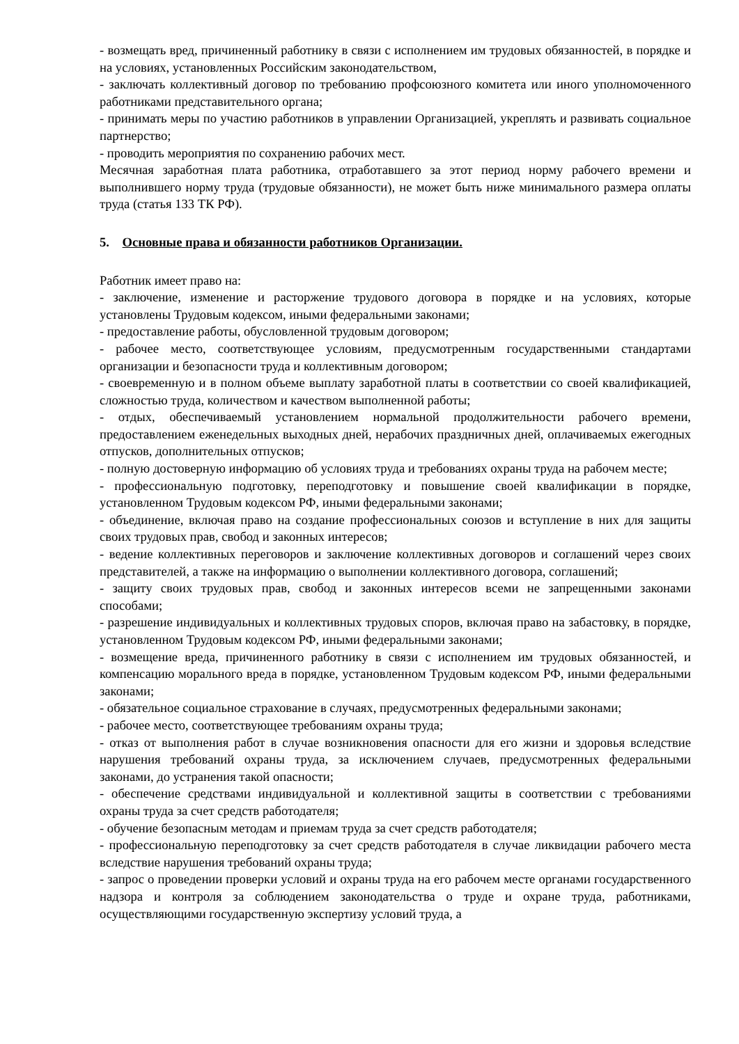- возмещать вред, причиненный работнику в связи с исполнением им трудовых обязанностей, в порядке и на условиях, установленных Российским законодательством,
- заключать коллективный договор по требованию профсоюзного комитета или иного уполномоченного работниками представительного органа;
- принимать меры по участию работников в управлении Организацией, укреплять и развивать социальное партнерство;
- проводить мероприятия по сохранению рабочих мест.
Месячная заработная плата работника, отработавшего за этот период норму рабочего времени и выполнившего норму труда (трудовые обязанности), не может быть ниже минимального размера оплаты труда (статья 133 ТК РФ).
5. Основные права и обязанности работников Организации.
Работник имеет право на:
- заключение, изменение и расторжение трудового договора в порядке и на условиях, которые установлены Трудовым кодексом, иными федеральными законами;
- предоставление работы, обусловленной трудовым договором;
- рабочее место, соответствующее условиям, предусмотренным государственными стандартами организации и безопасности труда и коллективным договором;
- своевременную и в полном объеме выплату заработной платы в соответствии со своей квалификацией, сложностью труда, количеством и качеством выполненной работы;
- отдых, обеспечиваемый установлением нормальной продолжительности рабочего времени, предоставлением еженедельных выходных дней, нерабочих праздничных дней, оплачиваемых ежегодных отпусков, дополнительных отпусков;
- полную достоверную информацию об условиях труда и требованиях охраны труда на рабочем месте;
- профессиональную подготовку, переподготовку и повышение своей квалификации в порядке, установленном Трудовым кодексом РФ, иными федеральными законами;
- объединение, включая право на создание профессиональных союзов и вступление в них для защиты своих трудовых прав, свобод и законных интересов;
- ведение коллективных переговоров и заключение коллективных договоров и соглашений через своих представителей, а также на информацию о выполнении коллективного договора, соглашений;
- защиту своих трудовых прав, свобод и законных интересов всеми не запрещенными законами способами;
- разрешение индивидуальных и коллективных трудовых споров, включая право на забастовку, в порядке, установленном Трудовым кодексом РФ, иными федеральными законами;
- возмещение вреда, причиненного работнику в связи с исполнением им трудовых обязанностей, и компенсацию морального вреда в порядке, установленном Трудовым кодексом РФ, иными федеральными законами;
- обязательное социальное страхование в случаях, предусмотренных федеральными законами;
- рабочее место, соответствующее требованиям охраны труда;
- отказ от выполнения работ в случае возникновения опасности для его жизни и здоровья вследствие нарушения требований охраны труда, за исключением случаев, предусмотренных федеральными законами, до устранения такой опасности;
- обеспечение средствами индивидуальной и коллективной защиты в соответствии с требованиями охраны труда за счет средств работодателя;
- обучение безопасным методам и приемам труда за счет средств работодателя;
- профессиональную переподготовку за счет средств работодателя в случае ликвидации рабочего места вследствие нарушения требований охраны труда;
- запрос о проведении проверки условий и охраны труда на его рабочем месте органами государственного надзора и контроля за соблюдением законодательства о труде и охране труда, работниками, осуществляющими государственную экспертизу условий труда, а